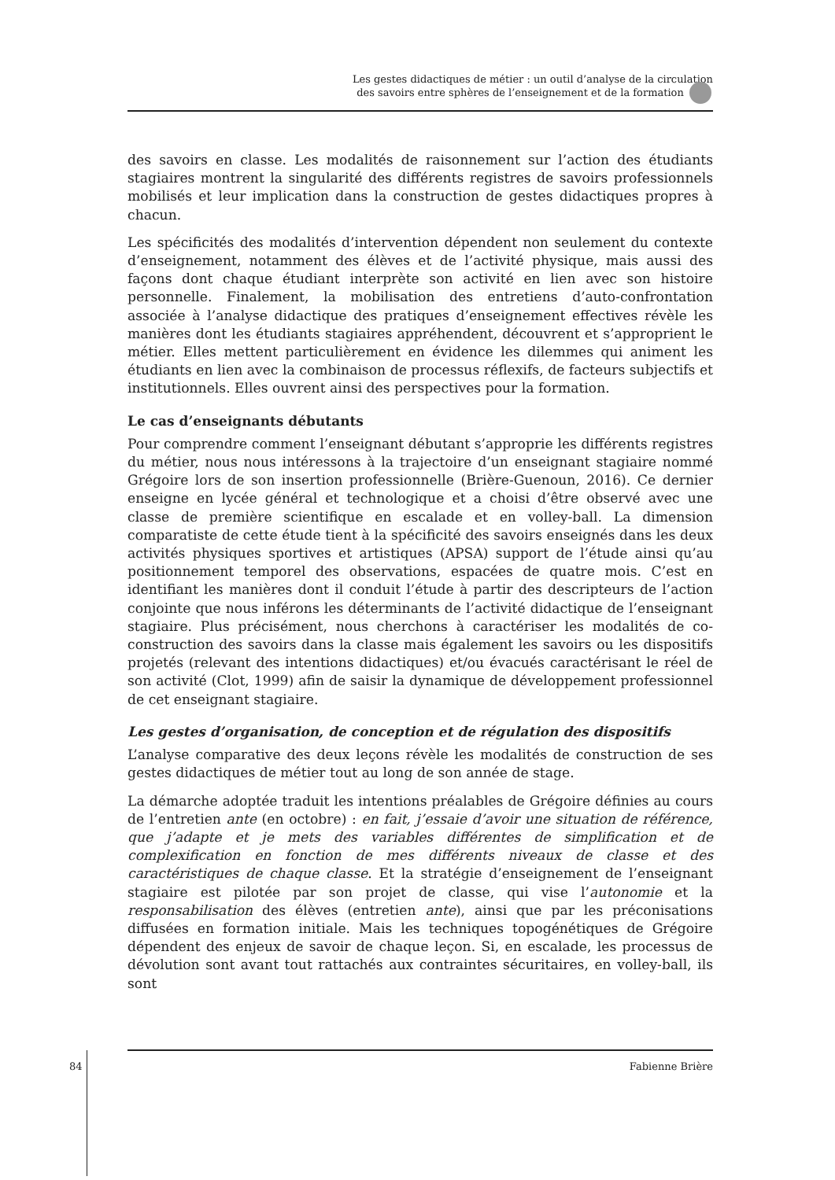Les gestes didactiques de métier : un outil d’analyse de la circulation
des savoirs entre sphères de l’enseignement et de la formation
des savoirs en classe. Les modalités de raisonnement sur l’action des étudiants stagiaires montrent la singularité des différents registres de savoirs professionnels mobilisés et leur implication dans la construction de gestes didactiques propres à chacun.
Les spécificités des modalités d’intervention dépendent non seulement du contexte d’enseignement, notamment des élèves et de l’activité physique, mais aussi des façons dont chaque étudiant interprète son activité en lien avec son histoire personnelle. Finalement, la mobilisation des entretiens d’auto-confrontation associée à l’analyse didactique des pratiques d’enseignement effectives révèle les manières dont les étudiants stagiaires appréhendent, découvrent et s’approprient le métier. Elles mettent particulièrement en évidence les dilemmes qui animent les étudiants en lien avec la combinaison de processus réflexifs, de facteurs subjectifs et institutionnels. Elles ouvrent ainsi des perspectives pour la formation.
Le cas d’enseignants débutants
Pour comprendre comment l’enseignant débutant s’approprie les différents registres du métier, nous nous intéressons à la trajectoire d’un enseignant stagiaire nommé Grégoire lors de son insertion professionnelle (Brière-Guenoun, 2016). Ce dernier enseigne en lycée général et technologique et a choisi d’être observé avec une classe de première scientifique en escalade et en volley-ball. La dimension comparatiste de cette étude tient à la spécificité des savoirs enseignés dans les deux activités physiques sportives et artistiques (APSA) support de l’étude ainsi qu’au positionnement temporel des observations, espacées de quatre mois. C’est en identifiant les manières dont il conduit l’étude à partir des descripteurs de l’action conjointe que nous inférons les déterminants de l’activité didactique de l’enseignant stagiaire. Plus précisément, nous cherchons à caractériser les modalités de co-construction des savoirs dans la classe mais également les savoirs ou les dispositifs projetés (relevant des intentions didactiques) et/ou évacués caractérisant le réel de son activité (Clot, 1999) afin de saisir la dynamique de développement professionnel de cet enseignant stagiaire.
Les gestes d’organisation, de conception et de régulation des dispositifs
L’analyse comparative des deux leçons révèle les modalités de construction de ses gestes didactiques de métier tout au long de son année de stage.
La démarche adoptée traduit les intentions préalables de Grégoire définies au cours de l’entretien ante (en octobre) : en fait, j’essaie d’avoir une situation de référence, que j’adapte et je mets des variables différentes de simplification et de complexification en fonction de mes différents niveaux de classe et des caractéristiques de chaque classe. Et la stratégie d’enseignement de l’enseignant stagiaire est pilotée par son projet de classe, qui vise l’autonomie et la responsabilisation des élèves (entretien ante), ainsi que par les préconisations diffusées en formation initiale. Mais les techniques topogénétiques de Grégoire dépendent des enjeux de savoir de chaque leçon. Si, en escalade, les processus de dévolution sont avant tout rattachés aux contraintes sécuritaires, en volley-ball, ils sont
84
Fabienne Brière